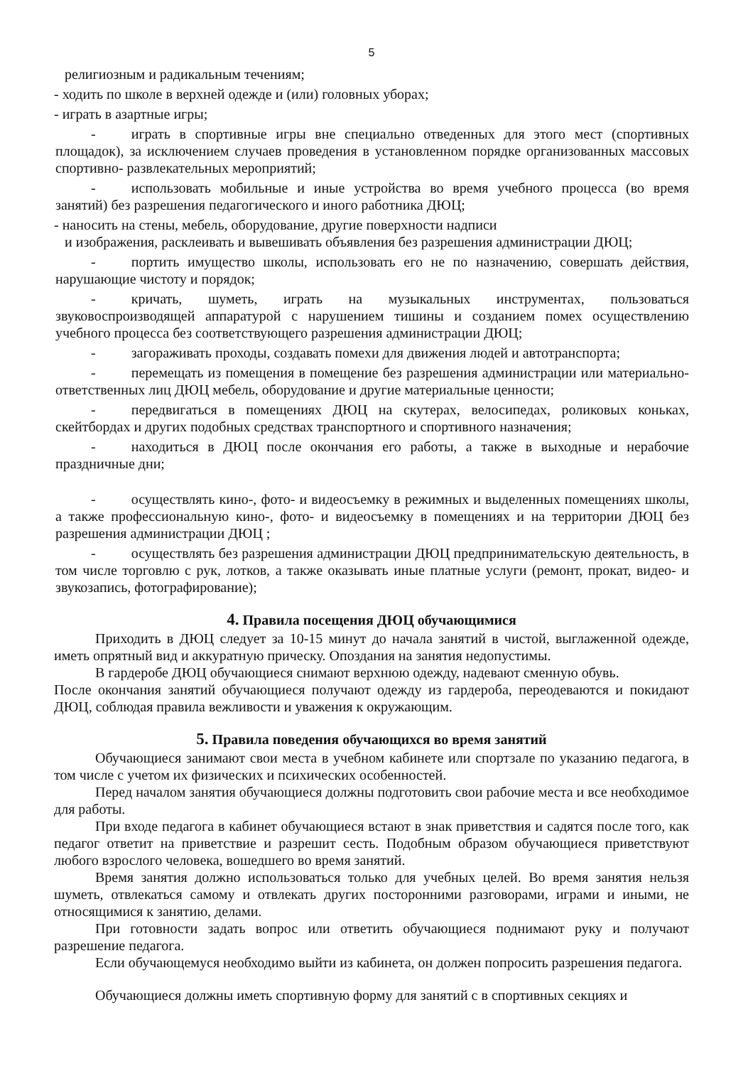5
религиозным и радикальным течениям;
- ходить по школе в верхней одежде и (или) головных уборах;
- играть в азартные игры;
- играть в спортивные игры вне специально отведенных для этого мест (спортивных площадок), за исключением случаев проведения в установленном порядке организованных массовых спортивно- развлекательных мероприятий;
- использовать мобильные и иные устройства во время учебного процесса (во время занятий) без разрешения педагогического и иного работника ДЮЦ;
- наносить на стены, мебель, оборудование, другие поверхности надписи
и изображения, расклеивать и вывешивать объявления без разрешения администрации ДЮЦ;
- портить имущество школы, использовать его не по назначению, совершать действия, нарушающие чистоту и порядок;
- кричать, шуметь, играть на музыкальных инструментах, пользоваться звуковоспроизводящей аппаратурой с нарушением тишины и созданием помех осуществлению учебного процесса без соответствующего разрешения администрации ДЮЦ;
- загораживать проходы, создавать помехи для движения людей и автотранспорта;
- перемещать из помещения в помещение без разрешения администрации или материально-ответственных лиц ДЮЦ мебель, оборудование и другие материальные ценности;
- передвигаться в помещениях ДЮЦ на скутерах, велосипедах, роликовых коньках, скейтбордах и других подобных средствах транспортного и спортивного назначения;
- находиться в ДЮЦ после окончания его работы, а также в выходные и нерабочие праздничные дни;
- осуществлять кино-, фото- и видеосъемку в режимных и выделенных помещениях школы, а также профессиональную кино-, фото- и видеосъемку в помещениях и на территории ДЮЦ без разрешения администрации ДЮЦ ;
- осуществлять без разрешения администрации ДЮЦ предпринимательскую деятельность, в том числе торговлю с рук, лотков, а также оказывать иные платные услуги (ремонт, прокат, видео- и звукозапись, фотографирование);
4. Правила посещения ДЮЦ обучающимися
Приходить в ДЮЦ следует за 10-15 минут до начала занятий в чистой, выглаженной одежде, иметь опрятный вид и аккуратную прическу. Опоздания на занятия недопустимы.
В гардеробе ДЮЦ обучающиеся снимают верхнюю одежду, надевают сменную обувь.
После окончания занятий обучающиеся получают одежду из гардероба, переодеваются и покидают ДЮЦ, соблюдая правила вежливости и уважения к окружающим.
5. Правила поведения обучающихся во время занятий
Обучающиеся занимают свои места в учебном кабинете или спортзале по указанию педагога, в том числе с учетом их физических и психических особенностей.
Перед началом занятия обучающиеся должны подготовить свои рабочие места и все необходимое для работы.
При входе педагога в кабинет обучающиеся встают в знак приветствия и садятся после того, как педагог ответит на приветствие и разрешит сесть. Подобным образом обучающиеся приветствуют любого взрослого человека, вошедшего во время занятий.
Время занятия должно использоваться только для учебных целей. Во время занятия нельзя шуметь, отвлекаться самому и отвлекать других посторонними разговорами, играми и иными, не относящимися к занятию, делами.
При готовности задать вопрос или ответить обучающиеся поднимают руку и получают разрешение педагога.
Если обучающемуся необходимо выйти из кабинета, он должен попросить разрешения педагога.
Обучающиеся должны иметь спортивную форму для занятий с в спортивных секциях и